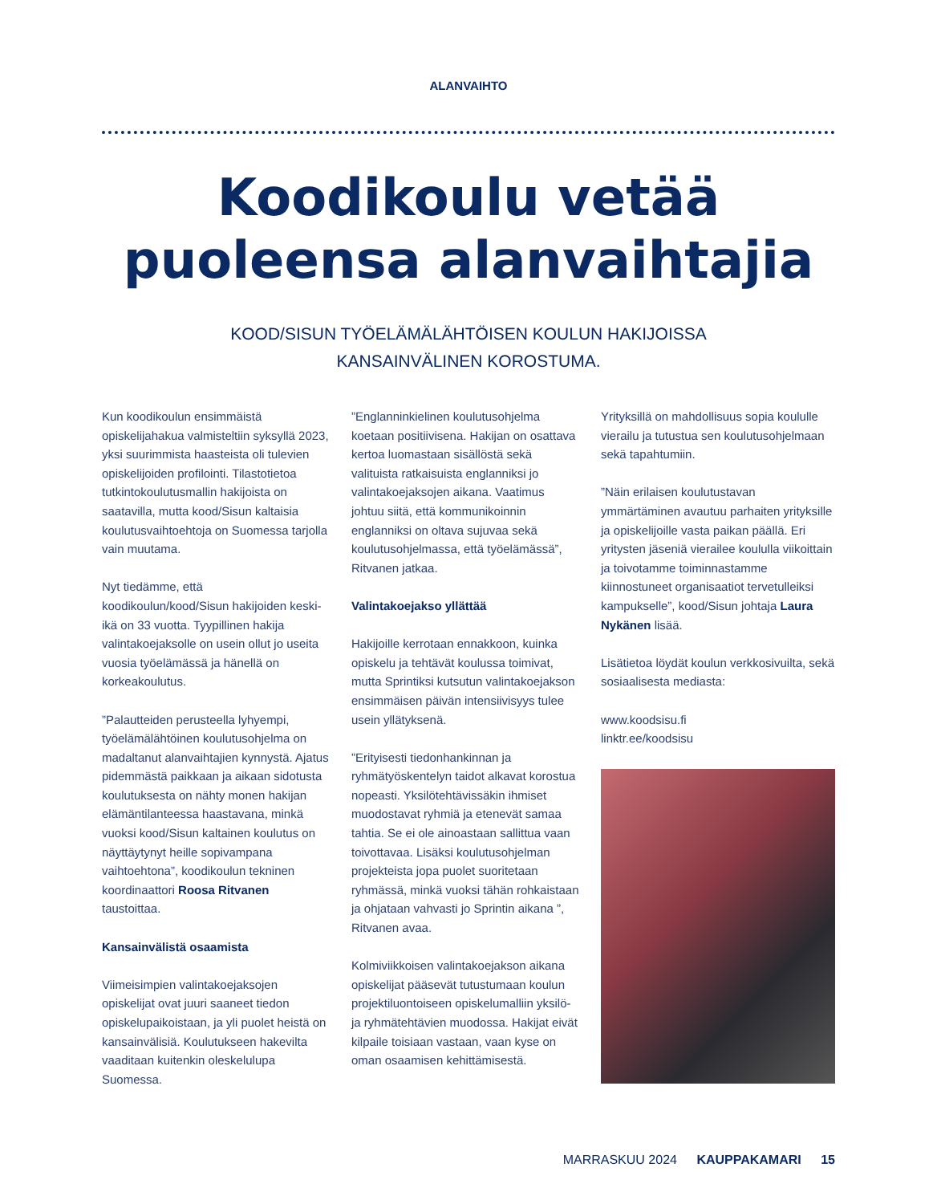ALANVAIHTO
Koodikoulu vetää
puoleensa alanvaihtajia
KOOD/SISUN TYÖELÄMÄLÄHTÖISEN KOULUN HAKIJOISSA
KANSAINVÄLINEN KOROSTUMA.
Kun koodikoulun ensimmäistä opiskelijahakua valmisteltiin syksyllä 2023, yksi suurimmista haasteista oli tulevien opiskelijoiden profilointi. Tilastotietoa tutkintokoulutusmallin hakijoista on saatavilla, mutta kood/Sisun kaltaisia koulutusvaihtoehtoja on Suomessa tarjolla vain muutama.
Nyt tiedämme, että koodikoulun/kood/Sisun hakijoiden keski-ikä on 33 vuotta. Tyypillinen hakija valintakoejaksolle on usein ollut jo useita vuosia työelämässä ja hänellä on korkeakoulutus.
”Palautteiden perusteella lyhyempi, työelämälähtöinen koulutusohjelma on madaltanut alanvaihtajien kynnystä. Ajatus pidemmästä paikkaan ja aikaan sidotusta koulutuksesta on nähty monen hakijan elämäntilanteessa haastavana, minkä vuoksi kood/Sisun kaltainen koulutus on näyttäytynyt heille sopivampana vaihtoehtona”, koodikoulun tekninen koordinaattori Roosa Ritvanen taustoittaa.
Kansainvälistä osaamista
Viimeisimpien valintakoejaksojen opiskelijat ovat juuri saaneet tiedon opiskelupaikoistaan, ja yli puolet heistä on kansainvälisiä. Koulutukseen hakevilta vaaditaan kuitenkin oleskelulupa Suomessa.
”Englanninkielinen koulutusohjelma koetaan positiivisena. Hakijan on osattava kertoa luomastaan sisällöstä sekä valituista ratkaisuista englanniksi jo valintakoejaksojen aikana. Vaatimus johtuu siitä, että kommunikoinnin englanniksi on oltava sujuvaa sekä koulutusohjelmassa, että työelämässä”, Ritvanen jatkaa.
Valintakoejakso yllättää
Hakijoille kerrotaan ennakkoon, kuinka opiskelu ja tehtävät koulussa toimivat, mutta Sprintiksi kutsutun valintakoejakson ensimmäisen päivän intensiivisyys tulee usein yllätyksenä.
”Erityisesti tiedonhankinnan ja ryhmätyöskentelyn taidot alkavat korostua nopeasti. Yksilötehtävissäkin ihmiset muodostavat ryhmiä ja etenevät samaa tahtia. Se ei ole ainoastaan sallittua vaan toivottavaa. Lisäksi koulutusohjelman projekteista jopa puolet suoritetaan ryhmässä, minkä vuoksi tähän rohkaistaan ja ohjataan vahvasti jo Sprintin aikana ”, Ritvanen avaa.
Kolmiviikkoisen valintakoejakson aikana opiskelijat pääsevät tutustumaan koulun projektiluontoiseen opiskelumalliin yksilö- ja ryhmätehtävien muodossa. Hakijat eivät kilpaile toisiaan vastaan, vaan kyse on oman osaamisen kehittämisestä.
Yrityksillä on mahdollisuus sopia koululle vierailu ja tutustua sen koulutusohjelmaan sekä tapahtumiin.
”Näin erilaisen koulutustavan ymmärtäminen avautuu parhaiten yrityksille ja opiskelijoille vasta paikan päällä. Eri yritysten jäseniä vierailee koululla viikoittain ja toivotamme toiminnastamme kiinnostuneet organisaatiot tervetulleiksi kampukselle”, kood/Sisun johtaja Laura Nykänen lisää.
Lisätietoa löydät koulun verkkosivuilta, sekä sosiaalisesta mediasta:
www.koodsisu.fi
linktr.ee/koodsisu
MARRASKUU 2024 KAUPPAKAMARI 15